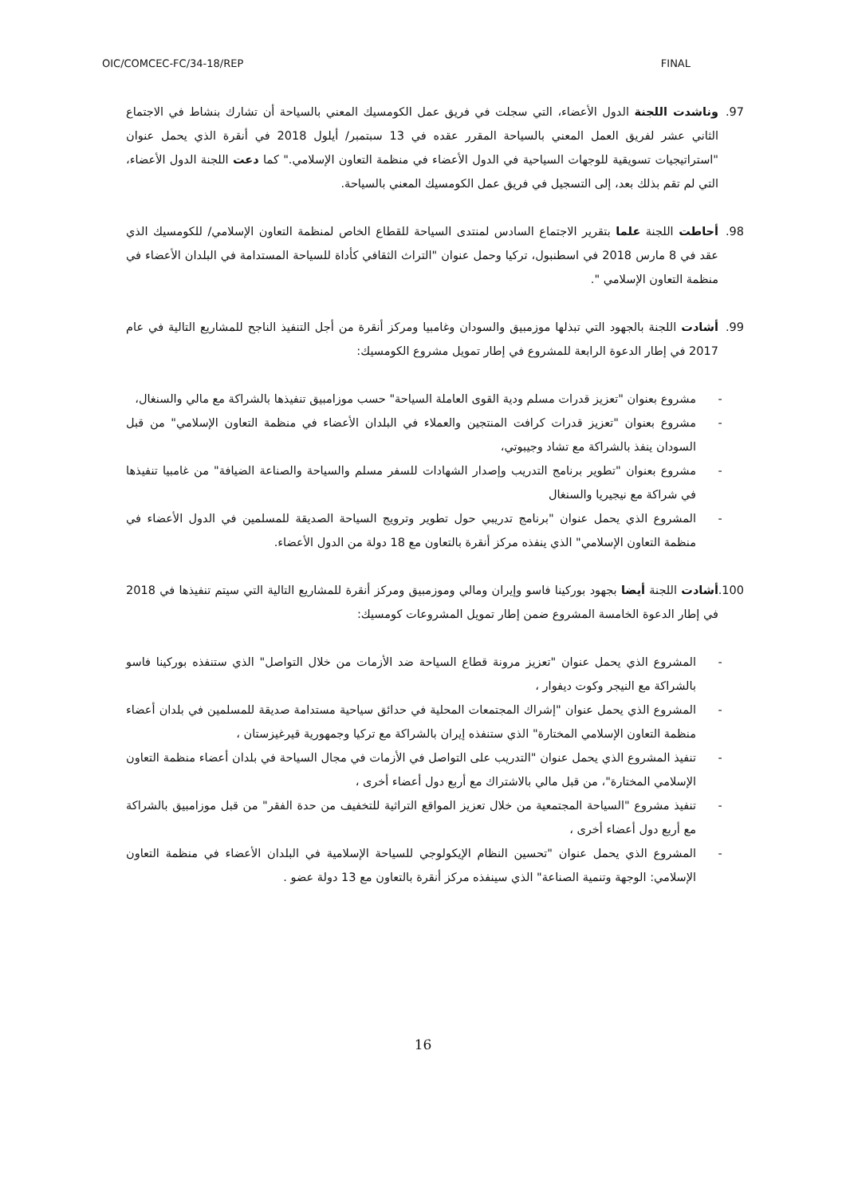OIC/COMCEC-FC/34-18/REP FINAL
97. وناشدت اللجنة الدول الأعضاء، التي سجلت في فريق عمل الكومسيك المعني بالسياحة أن تشارك بنشاط في الاجتماع الثاني عشر لفريق العمل المعني بالسياحة المقرر عقده في 13 سبتمبر/ أيلول 2018 في أنقرة الذي يحمل عنوان "استراتيجيات تسويقية للوجهات السياحية في الدول الأعضاء في منظمة التعاون الإسلامي." كما دعت اللجنة الدول الأعضاء، التي لم تقم بذلك بعد، إلى التسجيل في فريق عمل الكومسيك المعني بالسياحة.
98. أحاطت اللجنة علما بتقرير الاجتماع السادس لمنتدى السياحة للقطاع الخاص لمنظمة التعاون الإسلامي/ للكومسيك الذي عقد في 8 مارس 2018 في اسطنبول، تركيا وحمل عنوان "التراث الثقافي كأداة للسياحة المستدامة في البلدان الأعضاء في منظمة التعاون الإسلامي ".
99. أشادت اللجنة بالجهود التي تبذلها موزمبيق والسودان وغامبيا ومركز أنقرة من أجل التنفيذ الناجح للمشاريع التالية في عام 2017 في إطار الدعوة الرابعة للمشروع في إطار تمويل مشروع الكومسيك:
- مشروع بعنوان "تعزيز قدرات مسلم ودية القوى العاملة السياحة" حسب موزامبيق تنفيذها بالشراكة مع مالي والسنغال،
- مشروع بعنوان "تعزيز قدرات كرافت المنتجين والعملاء في البلدان الأعضاء في منظمة التعاون الإسلامي" من قبل السودان ينفذ بالشراكة مع تشاد وجيبوتي،
- مشروع بعنوان "تطوير برنامج التدريب وإصدار الشهادات للسفر مسلم والسياحة والصناعة الضيافة" من غامبيا تنفيذها في شراكة مع نيجيريا والسنغال
- المشروع الذي يحمل عنوان "برنامج تدريبي حول تطوير وترويج السياحة الصديقة للمسلمين في الدول الأعضاء في منظمة التعاون الإسلامي" الذي ينفذه مركز أنقرة بالتعاون مع 18 دولة من الدول الأعضاء.
100.
أشادت اللجنة أيضا بجهود بوركينا فاسو وإيران ومالي وموزمبيق ومركز أنقرة للمشاريع التالية التي سيتم تنفيذها في 2018 في إطار الدعوة الخامسة المشروع ضمن إطار تمويل المشروعات كومسيك:
- المشروع الذي يحمل عنوان "تعزيز مرونة قطاع السياحة ضد الأزمات من خلال التواصل" الذي ستنفذه بوركينا فاسو بالشراكة مع النيجر وكوت ديفوار ،
- المشروع الذي يحمل عنوان "إشراك المجتمعات المحلية في حدائق سياحية مستدامة صديقة للمسلمين في بلدان أعضاء منظمة التعاون الإسلامي المختارة" الذي ستنفذه إيران بالشراكة مع تركيا وجمهورية قيرغيزستان ،
- تنفيذ المشروع الذي يحمل عنوان "التدريب على التواصل في الأزمات في مجال السياحة في بلدان أعضاء منظمة التعاون الإسلامي المختارة"، من قبل مالي بالاشتراك مع أربع دول أعضاء أخرى ،
- تنفيذ مشروع "السياحة المجتمعية من خلال تعزيز المواقع التراثية للتخفيف من حدة الفقر" من قبل موزامبيق بالشراكة مع أربع دول أعضاء أخرى ،
- المشروع الذي يحمل عنوان "تحسين النظام الإيكولوجي للسياحة الإسلامية في البلدان الأعضاء في منظمة التعاون الإسلامي: الوجهة وتنمية الصناعة" الذي سينفذه مركز أنقرة بالتعاون مع 13 دولة عضو .
16